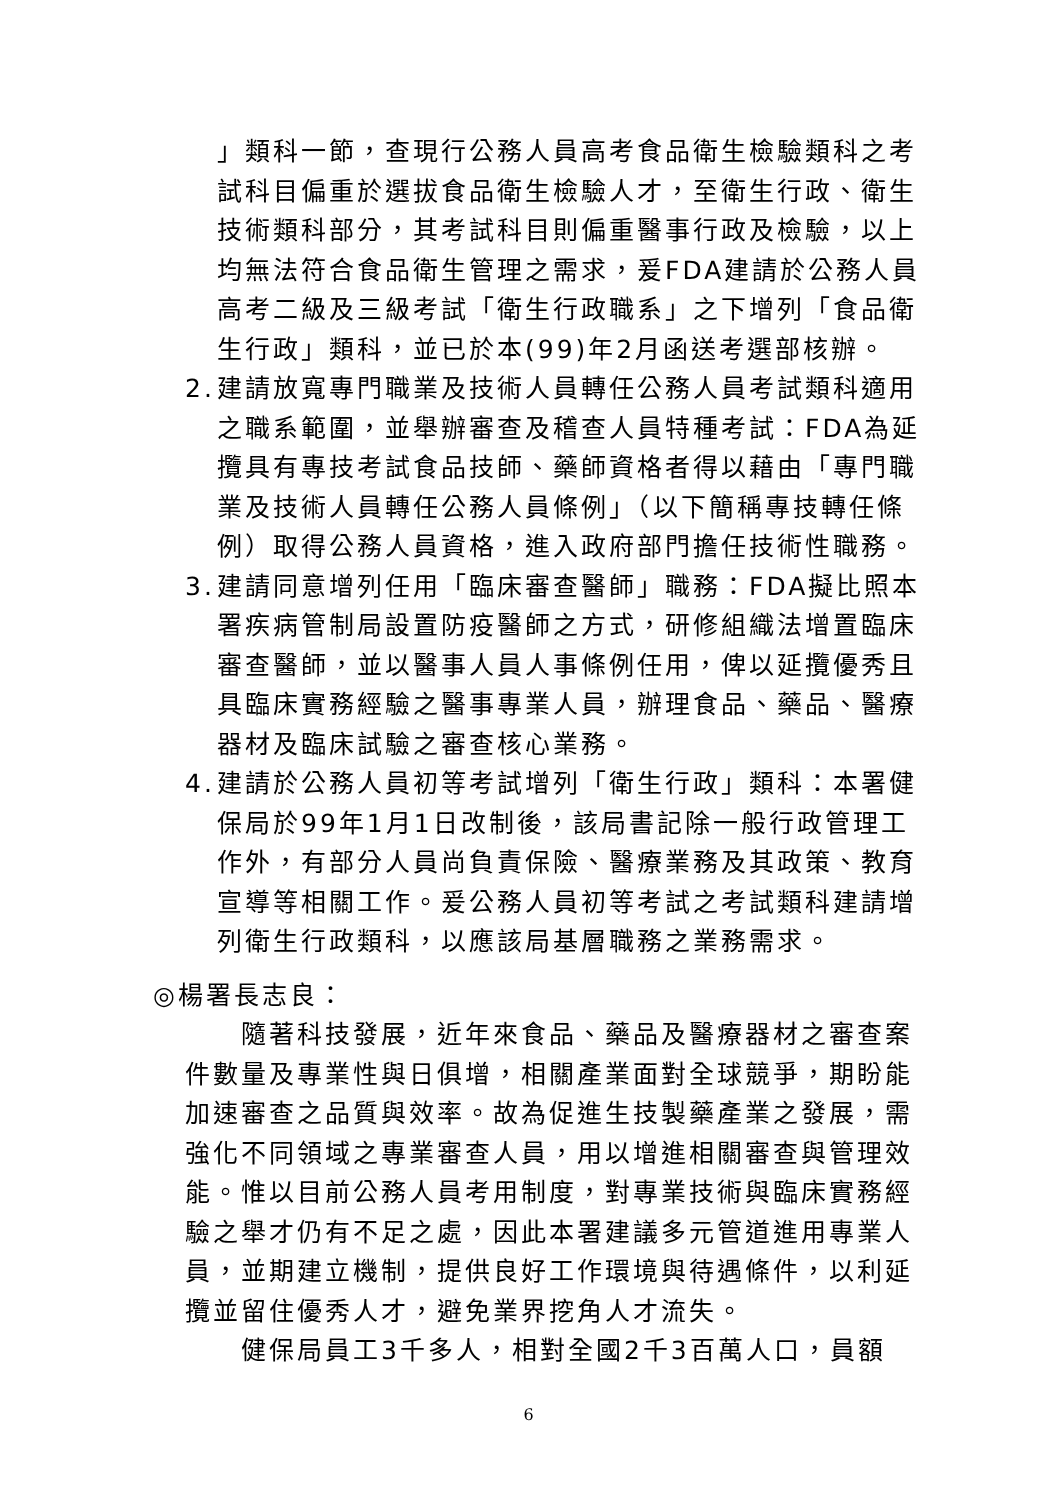」類科一節，查現行公務人員高考食品衛生檢驗類科之考試科目偏重於選拔食品衛生檢驗人才，至衛生行政、衛生技術類科部分，其考試科目則偏重醫事行政及檢驗，以上均無法符合食品衛生管理之需求，爰FDA建請於公務人員高考二級及三級考試「衛生行政職系」之下增列「食品衛生行政」類科，並已於本(99)年2月函送考選部核辦。
2.
建請放寬專門職業及技術人員轉任公務人員考試類科適用之職系範圍，並舉辦審查及稽查人員特種考試：FDA為延攬具有專技考試食品技師、藥師資格者得以藉由「專門職業及技術人員轉任公務人員條例」（以下簡稱專技轉任條例）取得公務人員資格，進入政府部門擔任技術性職務。
3.
建請同意增列任用「臨床審查醫師」職務：FDA擬比照本署疾病管制局設置防疫醫師之方式，研修組織法增置臨床審查醫師，並以醫事人員人事條例任用，俾以延攬優秀且具臨床實務經驗之醫事專業人員，辦理食品、藥品、醫療器材及臨床試驗之審查核心業務。
4.
建請於公務人員初等考試增列「衛生行政」類科：本署健保局於99年1月1日改制後，該局書記除一般行政管理工作外，有部分人員尚負責保險、醫療業務及其政策、教育宣導等相關工作。爰公務人員初等考試之考試類科建請增列衛生行政類科，以應該局基層職務之業務需求。
◎楊署長志良：
隨著科技發展，近年來食品、藥品及醫療器材之審查案件數量及專業性與日俱增，相關產業面對全球競爭，期盼能加速審查之品質與效率。故為促進生技製藥產業之發展，需強化不同領域之專業審查人員，用以增進相關審查與管理效能。惟以目前公務人員考用制度，對專業技術與臨床實務經驗之舉才仍有不足之處，因此本署建議多元管道進用專業人員，並期建立機制，提供良好工作環境與待遇條件，以利延攬並留住優秀人才，避免業界挖角人才流失。
健保局員工3千多人，相對全國2千3百萬人口，員額
6